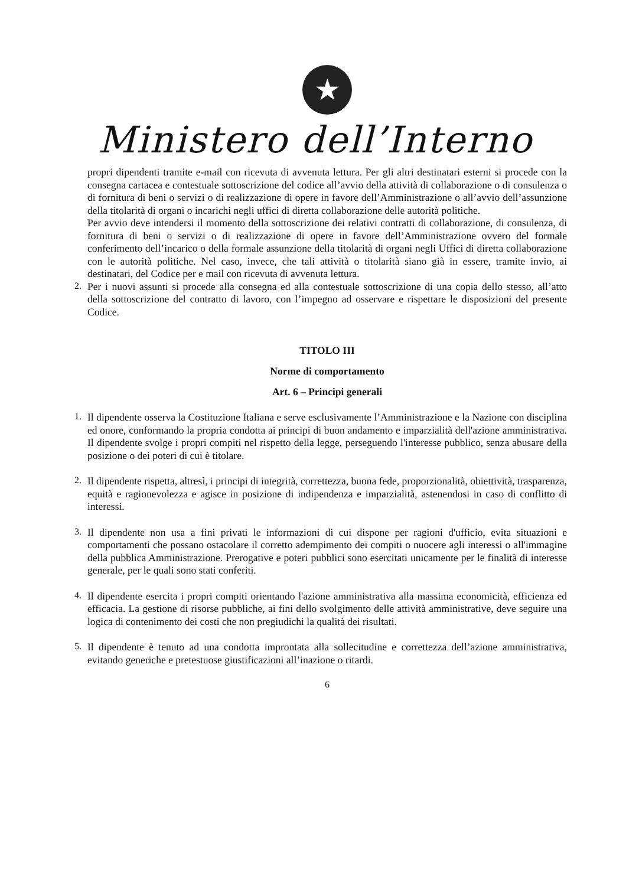★
Ministero dell’Interno
propri dipendenti tramite e-mail con ricevuta di avvenuta lettura. Per gli altri destinatari esterni si procede con la consegna cartacea e contestuale sottoscrizione del codice all’avvio della attività di collaborazione o di consulenza o di fornitura di beni o servizi o di realizzazione di opere in favore dell’Amministrazione o all’avvio dell’assunzione della titolarità di organi o incarichi negli uffici di diretta collaborazione delle autorità politiche.
Per avvio deve intendersi il momento della sottoscrizione dei relativi contratti di collaborazione, di consulenza, di fornitura di beni o servizi o di realizzazione di opere in favore dell’Amministrazione ovvero del formale conferimento dell’incarico o della formale assunzione della titolarità di organi negli Uffici di diretta collaborazione con le autorità politiche. Nel caso, invece, che tali attività o titolarità siano già in essere, tramite invio, ai destinatari, del Codice per e mail con ricevuta di avvenuta lettura.
2.
Per i nuovi assunti si procede alla consegna ed alla contestuale sottoscrizione di una copia dello stesso, all’atto della sottoscrizione del contratto di lavoro, con l’impegno ad osservare e rispettare le disposizioni del presente Codice.
TITOLO III
Norme di comportamento
Art. 6 – Principi generali
1.
Il dipendente osserva la Costituzione Italiana e serve esclusivamente l’Amministrazione e la Nazione con disciplina ed onore, conformando la propria condotta ai principi di buon andamento e imparzialità dell'azione amministrativa. Il dipendente svolge i propri compiti nel rispetto della legge, perseguendo l'interesse pubblico, senza abusare della posizione o dei poteri di cui è titolare.
2.
Il dipendente rispetta, altresì, i principi di integrità, correttezza, buona fede, proporzionalità, obiettività, trasparenza, equità e ragionevolezza e agisce in posizione di indipendenza e imparzialità, astenendosi in caso di conflitto di interessi.
3.
Il dipendente non usa a fini privati le informazioni di cui dispone per ragioni d'ufficio, evita situazioni e comportamenti che possano ostacolare il corretto adempimento dei compiti o nuocere agli interessi o all'immagine della pubblica Amministrazione. Prerogative e poteri pubblici sono esercitati unicamente per le finalità di interesse generale, per le quali sono stati conferiti.
4.
Il dipendente esercita i propri compiti orientando l'azione amministrativa alla massima economicità, efficienza ed efficacia. La gestione di risorse pubbliche, ai fini dello svolgimento delle attività amministrative, deve seguire una logica di contenimento dei costi che non pregiudichi la qualità dei risultati.
5.
Il dipendente è tenuto ad una condotta improntata alla sollecitudine e correttezza dell’azione amministrativa, evitando generiche e pretestuose giustificazioni all’inazione o ritardi.
6